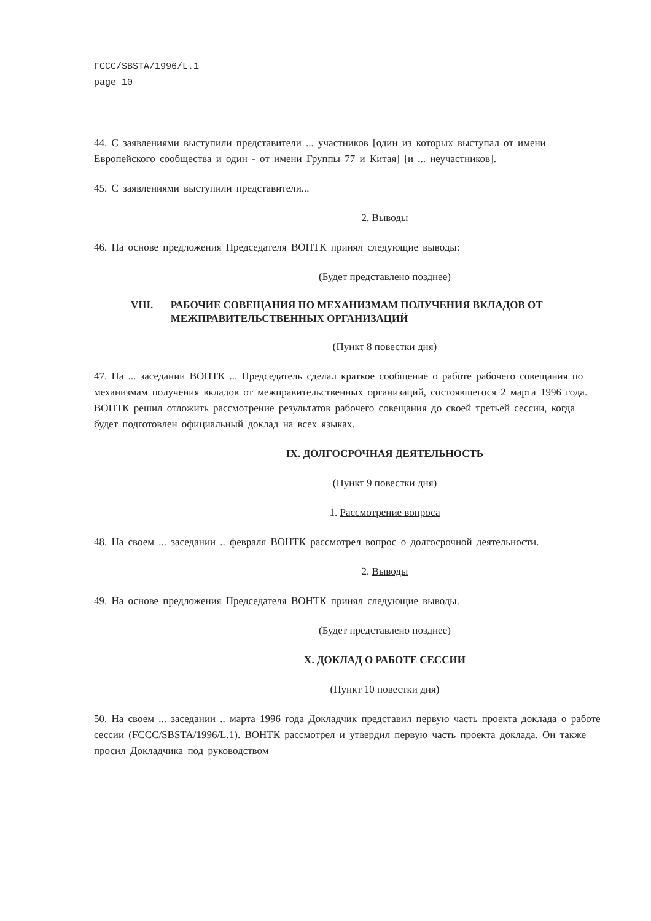FCCC/SBSTA/1996/L.1
page 10
44. С заявлениями выступили представители ... участников [один из которых выступал от имени Европейского сообщества и один - от имени Группы 77 и Китая] [и ... неучастников].
45. С заявлениями выступили представители...
2. Выводы
46. На основе предложения Председателя ВОНТК принял следующие выводы:
(Будет представлено позднее)
VIII. РАБОЧИЕ СОВЕЩАНИЯ ПО МЕХАНИЗМАМ ПОЛУЧЕНИЯ ВКЛАДОВ ОТ МЕЖПРАВИТЕЛЬСТВЕННЫХ ОРГАНИЗАЦИЙ
(Пункт 8 повестки дня)
47. На ... заседании ВОНТК ... Председатель сделал краткое сообщение о работе рабочего совещания по механизмам получения вкладов от межправительственных организаций, состоявшегося 2 марта 1996 года. ВОНТК решил отложить рассмотрение результатов рабочего совещания до своей третьей сессии, когда будет подготовлен официальный доклад на всех языках.
IX. ДОЛГОСРОЧНАЯ ДЕЯТЕЛЬНОСТЬ
(Пункт 9 повестки дня)
1. Рассмотрение вопроса
48. На своем ... заседании .. февраля ВОНТК рассмотрел вопрос о долгосрочной деятельности.
2. Выводы
49. На основе предложения Председателя ВОНТК принял следующие выводы.
(Будет представлено позднее)
X. ДОКЛАД О РАБОТЕ СЕССИИ
(Пункт 10 повестки дня)
50. На своем ... заседании .. марта 1996 года Докладчик представил первую часть проекта доклада о работе сессии (FCCC/SBSTA/1996/L.1). ВОНТК рассмотрел и утвердил первую часть проекта доклада. Он также просил Докладчика под руководством